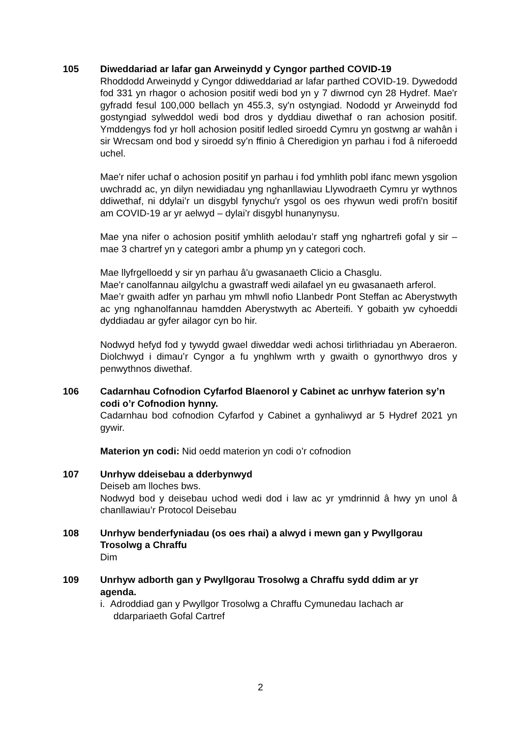105 Diweddariad ar lafar gan Arweinydd y Cyngor parthed COVID-19
Rhoddodd Arweinydd y Cyngor ddiweddariad ar lafar parthed COVID-19. Dywedodd fod 331 yn rhagor o achosion positif wedi bod yn y 7 diwrnod cyn 28 Hydref. Mae'r gyfradd fesul 100,000 bellach yn 455.3, sy'n ostyngiad. Nododd yr Arweinydd fod gostyngiad sylweddol wedi bod dros y dyddiau diwethaf o ran achosion positif. Ymddengys fod yr holl achosion positif ledled siroedd Cymru yn gostwng ar wahân i sir Wrecsam ond bod y siroedd sy’n ffinio â Cheredigion yn parhau i fod â niferoedd uchel.
Mae'r nifer uchaf o achosion positif yn parhau i fod ymhlith pobl ifanc mewn ysgolion uwchradd ac, yn dilyn newidiadau yng nghanllawiau Llywodraeth Cymru yr wythnos ddiwethaf, ni ddylai’r un disgybl fynychu'r ysgol os oes rhywun wedi profi'n bositif am COVID-19 ar yr aelwyd – dylai’r disgybl hunanynysu.
Mae yna nifer o achosion positif ymhlith aelodau’r staff yng nghartrefi gofal y sir – mae 3 chartref yn y categori ambr a phump yn y categori coch.
Mae llyfrgelloedd y sir yn parhau â'u gwasanaeth Clicio a Chasglu.
Mae'r canolfannau ailgylchu a gwastraff wedi ailafael yn eu gwasanaeth arferol.
Mae’r gwaith adfer yn parhau ym mhwll nofio Llanbedr Pont Steffan ac Aberystwyth ac yng nghanolfannau hamdden Aberystwyth ac Aberteifi. Y gobaith yw cyhoeddi dyddiadau ar gyfer ailagor cyn bo hir.
Nodwyd hefyd fod y tywydd gwael diweddar wedi achosi tirlithriadau yn Aberaeron. Diolchwyd i dimau’r Cyngor a fu ynghlwm wrth y gwaith o gynorthwyo dros y penwythnos diwethaf.
106 Cadarnhau Cofnodion Cyfarfod Blaenorol y Cabinet ac unrhyw faterion sy’n codi o’r Cofnodion hynny.
Cadarnhau bod cofnodion Cyfarfod y Cabinet a gynhaliwyd ar 5 Hydref 2021 yn gywir.
Materion yn codi: Nid oedd materion yn codi o’r cofnodion
107 Unrhyw ddeisebau a dderbynwyd
Deiseb am lloches bws.
Nodwyd bod y deisebau uchod wedi dod i law ac yr ymdrinnid â hwy yn unol â chanllawiau’r Protocol Deisebau
108 Unrhyw benderfyniadau (os oes rhai) a alwyd i mewn gan y Pwyllgorau Trosolwg a Chraffu
Dim
109 Unrhyw adborth gan y Pwyllgorau Trosolwg a Chraffu sydd ddim ar yr agenda.
i. Adroddiad gan y Pwyllgor Trosolwg a Chraffu Cymunedau Iachach ar
ddarpariaeth Gofal Cartref
2